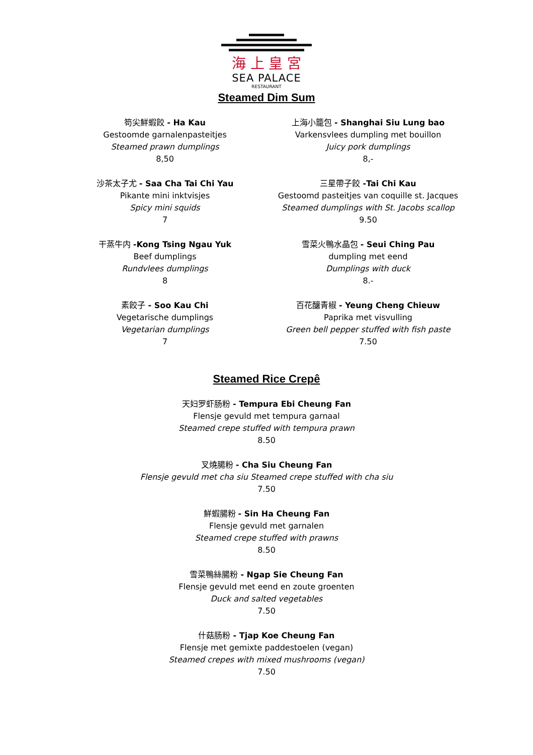海 上 皇 宮
SEA PALACE
RESTAURANT
Steamed Dim Sum
笱尖鮮蝦餃 - Ha Kau
Gestoomde garnalenpasteitjes
Steamed prawn dumplings
8,50
上海小籠包 - Shanghai Siu Lung bao
Varkensvlees dumpling met bouillon
Juicy pork dumplings
8,-
沙茶太子尤 - Saa Cha Tai Chi Yau
Pikante mini inktvisjes
Spicy mini squids
7
三星帶子餃 -Tai Chi Kau
Gestoomd pasteitjes van coquille st. Jacques
Steamed dumplings with St. Jacobs scallop
9.50
干蒸牛内 -Kong Tsing Ngau Yuk
Beef dumplings
Rundvlees dumplings
8
雪菜火鴨水晶包 - Seui Ching Pau
dumpling met eend
Dumplings with duck
8.-
素餃子 - Soo Kau Chi
Vegetarische dumplings
Vegetarian dumplings
7
百花釀青椒 - Yeung Cheng Chieuw
Paprika met visvulling
Green bell pepper stuffed with fish paste
7.50
Steamed Rice Crepê
天妇罗虾肠粉 - Tempura Ebi Cheung Fan
Flensje gevuld met tempura garnaal
Steamed crepe stuffed with tempura prawn
8.50
叉燒腸粉 - Cha Siu Cheung Fan
Flensje gevuld met cha siu Steamed crepe stuffed with cha siu
7.50
鮮蝦腸粉 - Sin Ha Cheung Fan
Flensje gevuld met garnalen
Steamed crepe stuffed with prawns
8.50
雪菜鴨絲腸粉 - Ngap Sie Cheung Fan
Flensje gevuld met eend en zoute groenten
Duck and salted vegetables
7.50
什菇肠粉 - Tjap Koe Cheung Fan
Flensje met gemixte paddestoelen (vegan)
Steamed crepes with mixed mushrooms (vegan)
7.50